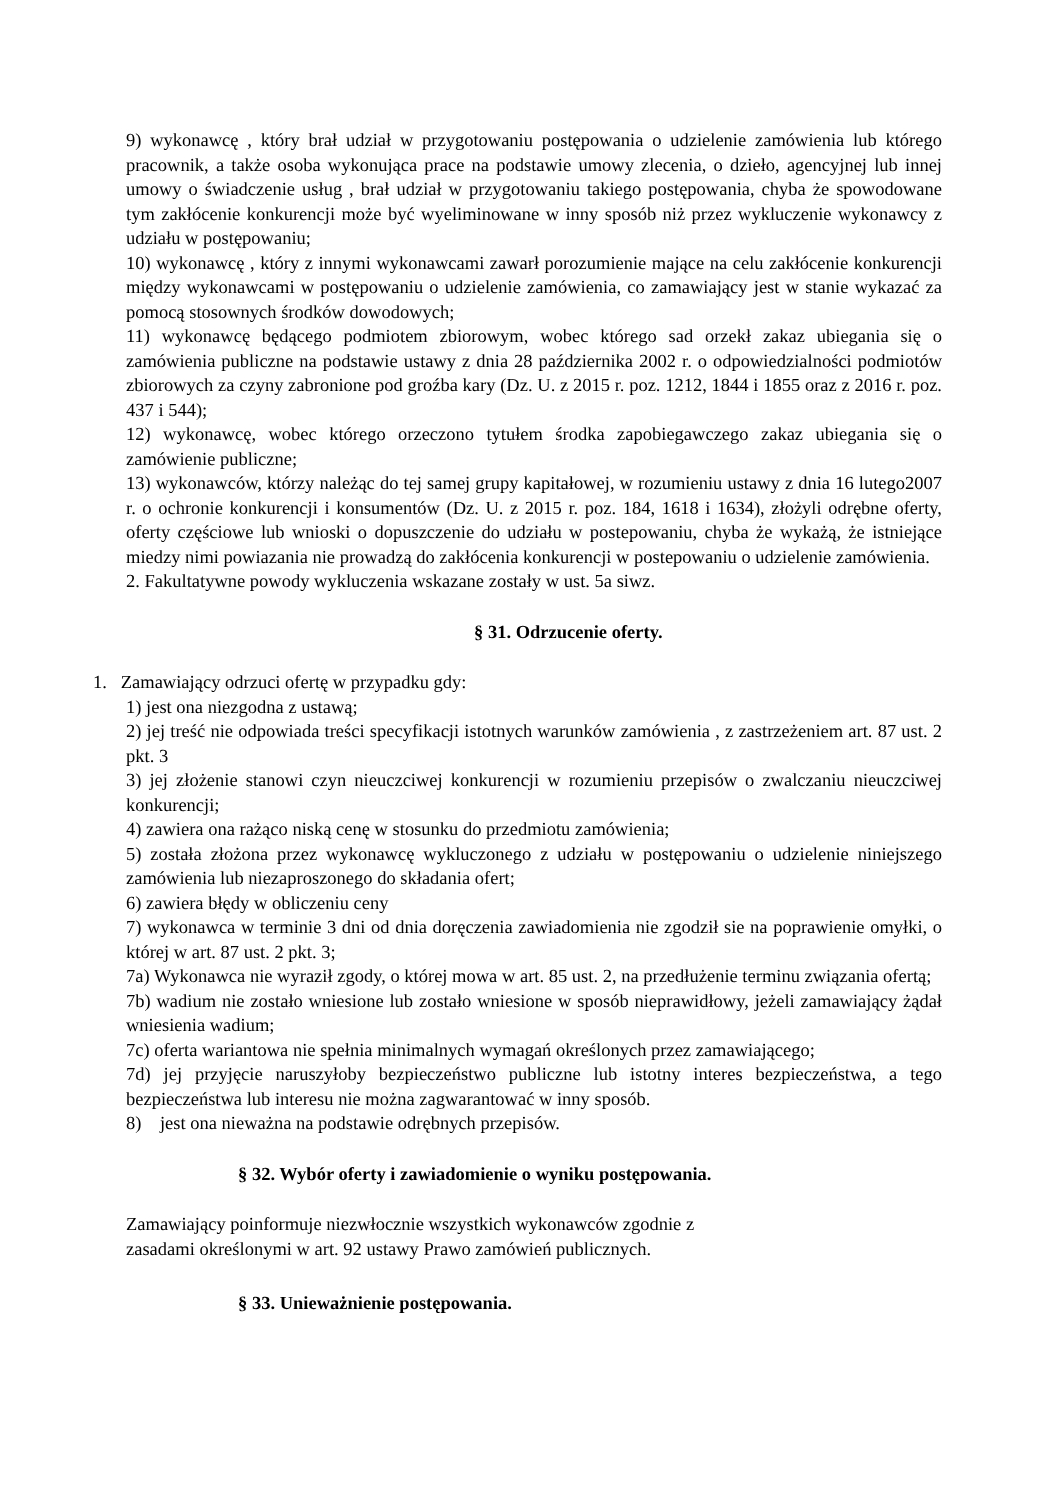9) wykonawcę , który brał udział w przygotowaniu postępowania o udzielenie zamówienia lub którego pracownik, a także osoba wykonująca prace na podstawie umowy zlecenia, o dzieło, agencyjnej lub innej umowy o świadczenie usług , brał udział w przygotowaniu takiego postępowania, chyba że spowodowane tym zakłócenie konkurencji może być wyeliminowane w inny sposób niż przez wykluczenie wykonawcy z udziału w postępowaniu;
10) wykonawcę , który z innymi wykonawcami zawarł porozumienie mające na celu zakłócenie konkurencji między wykonawcami w postępowaniu o udzielenie zamówienia, co zamawiający jest w stanie wykazać za pomocą stosownych środków dowodowych;
11) wykonawcę będącego podmiotem zbiorowym, wobec którego sad orzekł zakaz ubiegania się o zamówienia publiczne na podstawie ustawy z dnia 28 października 2002 r. o odpowiedzialności podmiotów zbiorowych za czyny zabronione pod groźba kary (Dz. U. z 2015 r. poz. 1212, 1844 i 1855 oraz z 2016 r. poz. 437 i 544);
12) wykonawcę, wobec którego orzeczono tytułem środka zapobiegawczego zakaz ubiegania się o zamówienie publiczne;
13) wykonawców, którzy należąc do tej samej grupy kapitałowej, w rozumieniu ustawy z dnia 16 lutego2007 r. o ochronie konkurencji i konsumentów (Dz. U. z 2015 r. poz. 184, 1618 i 1634), złożyli odrębne oferty, oferty częściowe lub wnioski o dopuszczenie do udziału w postepowaniu, chyba że wykażą, że istniejące miedzy nimi powiazania nie prowadzą do zakłócenia konkurencji w postepowaniu o udzielenie zamówienia.
2. Fakultatywne powody wykluczenia wskazane zostały w ust. 5a siwz.
§ 31. Odrzucenie oferty.
1. Zamawiający odrzuci ofertę w przypadku gdy:
1) jest ona niezgodna z ustawą;
2) jej treść nie odpowiada treści specyfikacji istotnych warunków zamówienia , z zastrzeżeniem art. 87 ust. 2 pkt. 3
3) jej złożenie stanowi czyn nieuczciwej konkurencji w rozumieniu przepisów o zwalczaniu nieuczciwej konkurencji;
4) zawiera ona rażąco niską cenę w stosunku do przedmiotu zamówienia;
5) została złożona przez wykonawcę wykluczonego z udziału w postępowaniu o udzielenie niniejszego zamówienia lub niezaproszonego do składania ofert;
6) zawiera błędy w obliczeniu ceny
7) wykonawca w terminie 3 dni od dnia doręczenia zawiadomienia nie zgodził sie na poprawienie omyłki, o której w art. 87 ust. 2 pkt. 3;
7a) Wykonawca nie wyraził zgody, o której mowa w art. 85 ust. 2, na przedłużenie terminu związania ofertą;
7b) wadium nie zostało wniesione lub zostało wniesione w sposób nieprawidłowy, jeżeli zamawiający żądał wniesienia wadium;
7c) oferta wariantowa nie spełnia minimalnych wymagań określonych przez zamawiającego;
7d) jej przyjęcie naruszyłoby bezpieczeństwo publiczne lub istotny interes bezpieczeństwa, a tego bezpieczeństwa lub interesu nie można zagwarantować w inny sposób.
8) jest ona nieważna na podstawie odrębnych przepisów.
§ 32. Wybór oferty i zawiadomienie o wyniku postępowania.
Zamawiający poinformuje niezwłocznie wszystkich wykonawców zgodnie z
zasadami określonymi w art. 92 ustawy Prawo zamówień publicznych.
§ 33. Unieważnienie postępowania.